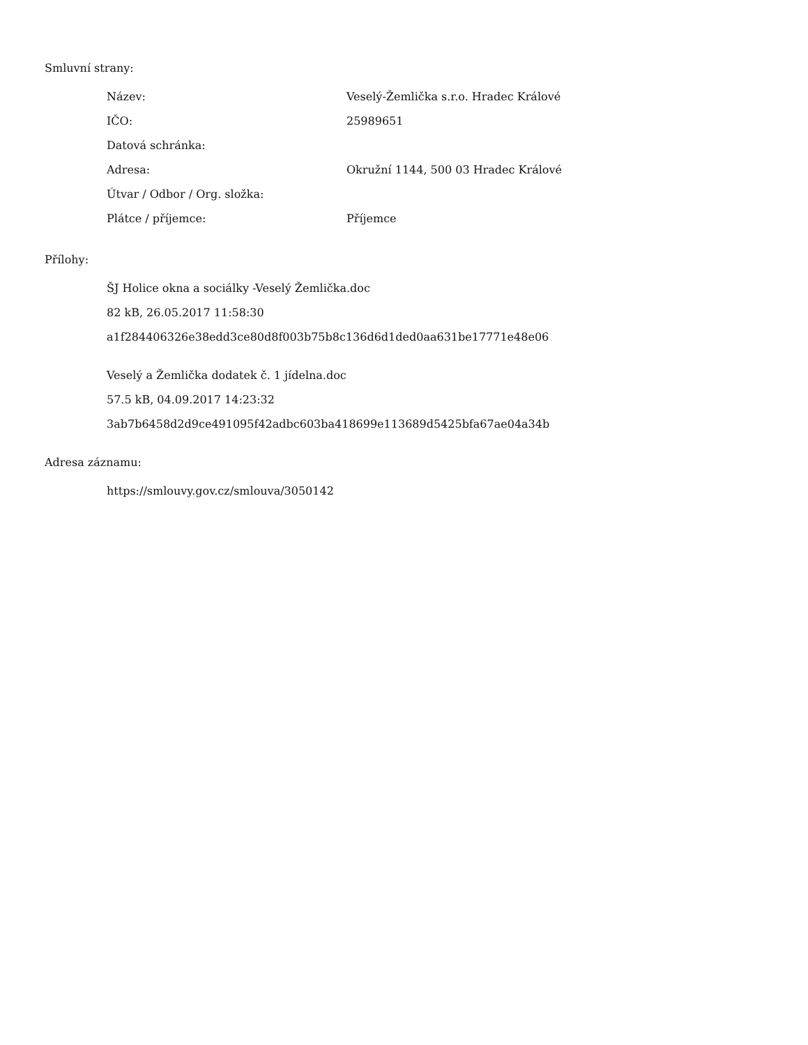Smluvní strany:
| Název: | Veselý-Žemlička s.r.o. Hradec Králové |
| IČO: | 25989651 |
| Datová schránka: | |
| Adresa: | Okružní 1144, 500 03 Hradec Králové |
| Útvar / Odbor / Org. složka: | |
| Plátce / příjemce: | Příjemce |
Přílohy:
ŠJ Holice okna a sociálky -Veselý Žemlička.doc
82 kB, 26.05.2017 11:58:30
a1f284406326e38edd3ce80d8f003b75b8c136d6d1ded0aa631be17771e48e06
Veselý a Žemlička dodatek č. 1 jídelna.doc
57.5 kB, 04.09.2017 14:23:32
3ab7b6458d2d9ce491095f42adbc603ba418699e113689d5425bfa67ae04a34b
Adresa záznamu:
https://smlouvy.gov.cz/smlouva/3050142